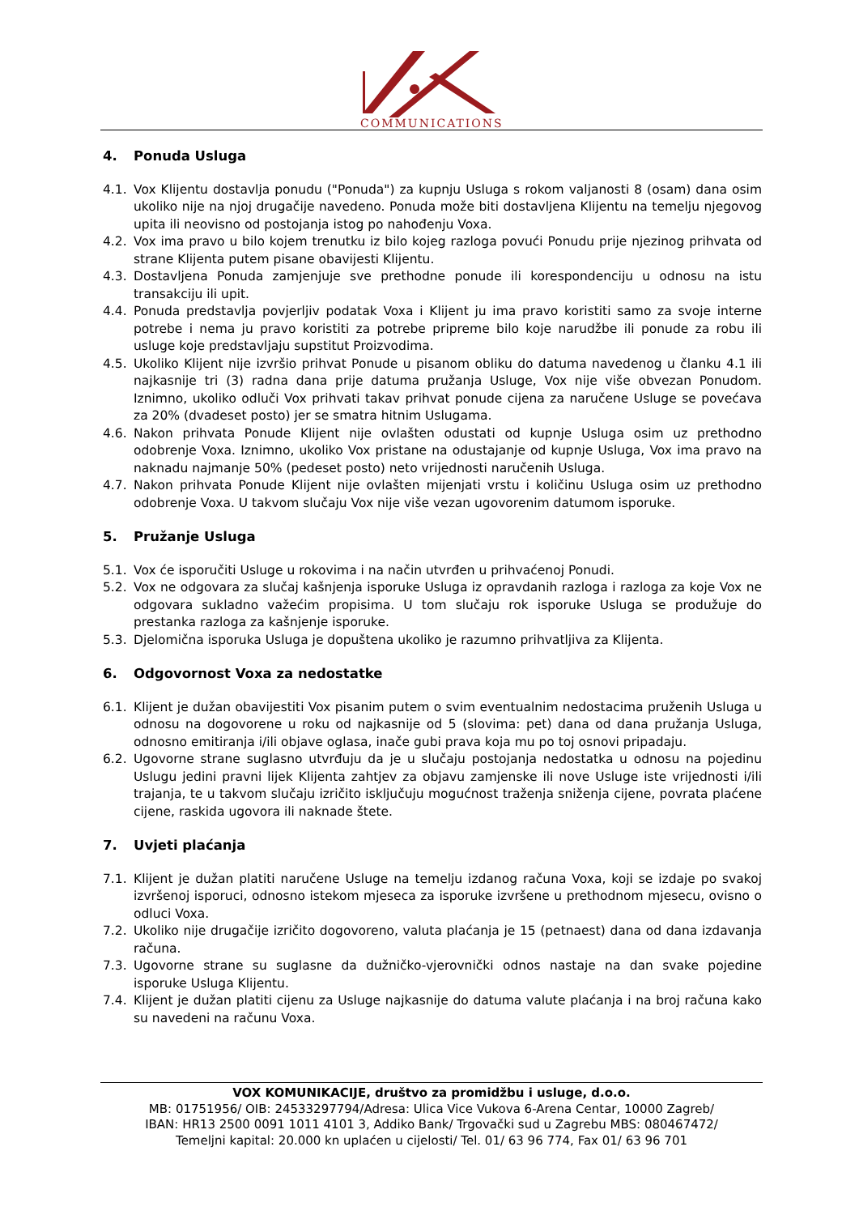COMMUNICATIONS
4. Ponuda Usluga
4.1. Vox Klijentu dostavlja ponudu ("Ponuda") za kupnju Usluga s rokom valjanosti 8 (osam) dana osim ukoliko nije na njoj drugačije navedeno. Ponuda može biti dostavljena Klijentu na temelju njegovog upita ili neovisno od postojanja istog po nahođenju Voxa.
4.2. Vox ima pravo u bilo kojem trenutku iz bilo kojeg razloga povući Ponudu prije njezinog prihvata od strane Klijenta putem pisane obavijesti Klijentu.
4.3. Dostavljena Ponuda zamjenjuje sve prethodne ponude ili korespondenciju u odnosu na istu transakciju ili upit.
4.4. Ponuda predstavlja povjerljiv podatak Voxa i Klijent ju ima pravo koristiti samo za svoje interne potrebe i nema ju pravo koristiti za potrebe pripreme bilo koje narudžbe ili ponude za robu ili usluge koje predstavljaju supstitut Proizvodima.
4.5. Ukoliko Klijent nije izvršio prihvat Ponude u pisanom obliku do datuma navedenog u članku 4.1 ili najkasnije tri (3) radna dana prije datuma pružanja Usluge, Vox nije više obvezan Ponudom. Iznimno, ukoliko odluči Vox prihvati takav prihvat ponude cijena za naručene Usluge se povećava za 20% (dvadeset posto) jer se smatra hitnim Uslugama.
4.6. Nakon prihvata Ponude Klijent nije ovlašten odustati od kupnje Usluga osim uz prethodno odobrenje Voxa. Iznimno, ukoliko Vox pristane na odustajanje od kupnje Usluga, Vox ima pravo na naknadu najmanje 50% (pedeset posto) neto vrijednosti naručenih Usluga.
4.7. Nakon prihvata Ponude Klijent nije ovlašten mijenjati vrstu i količinu Usluga osim uz prethodno odobrenje Voxa. U takvom slučaju Vox nije više vezan ugovorenim datumom isporuke.
5. Pružanje Usluga
5.1. Vox će isporučiti Usluge u rokovima i na način utvrđen u prihvaćenoj Ponudi.
5.2. Vox ne odgovara za slučaj kašnjenja isporuke Usluga iz opravdanih razloga i razloga za koje Vox ne odgovara sukladno važećim propisima. U tom slučaju rok isporuke Usluga se produžuje do prestanka razloga za kašnjenje isporuke.
5.3. Djelomična isporuka Usluga je dopuštena ukoliko je razumno prihvatljiva za Klijenta.
6. Odgovornost Voxa za nedostatke
6.1. Klijent je dužan obavijestiti Vox pisanim putem o svim eventualnim nedostacima pruženih Usluga u odnosu na dogovorene u roku od najkasnije od 5 (slovima: pet) dana od dana pružanja Usluga, odnosno emitiranja i/ili objave oglasa, inače gubi prava koja mu po toj osnovi pripadaju.
6.2. Ugovorne strane suglasno utvrđuju da je u slučaju postojanja nedostatka u odnosu na pojedinu Uslugu jedini pravni lijek Klijenta zahtjev za objavu zamjenske ili nove Usluge iste vrijednosti i/ili trajanja, te u takvom slučaju izričito isključuju mogućnost traženja sniženja cijene, povrata plaćene cijene, raskida ugovora ili naknade štete.
7. Uvjeti plaćanja
7.1. Klijent je dužan platiti naručene Usluge na temelju izdanog računa Voxa, koji se izdaje po svakoj izvršenoj isporuci, odnosno istekom mjeseca za isporuke izvršene u prethodnom mjesecu, ovisno o odluci Voxa.
7.2. Ukoliko nije drugačije izričito dogovoreno, valuta plaćanja je 15 (petnaest) dana od dana izdavanja računa.
7.3. Ugovorne strane su suglasne da dužničko-vjerovnički odnos nastaje na dan svake pojedine isporuke Usluga Klijentu.
7.4. Klijent je dužan platiti cijenu za Usluge najkasnije do datuma valute plaćanja i na broj računa kako su navedeni na računu Voxa.
VOX KOMUNIKACIJE, društvo za promidžbu i usluge, d.o.o.
MB: 01751956/ OIB: 24533297794/Adresa: Ulica Vice Vukova 6-Arena Centar, 10000 Zagreb/
IBAN: HR13 2500 0091 1011 4101 3, Addiko Bank/ Trgovački sud u Zagrebu MBS: 080467472/
Temeljni kapital: 20.000 kn uplaćen u cijelosti/ Tel. 01/ 63 96 774, Fax 01/ 63 96 701